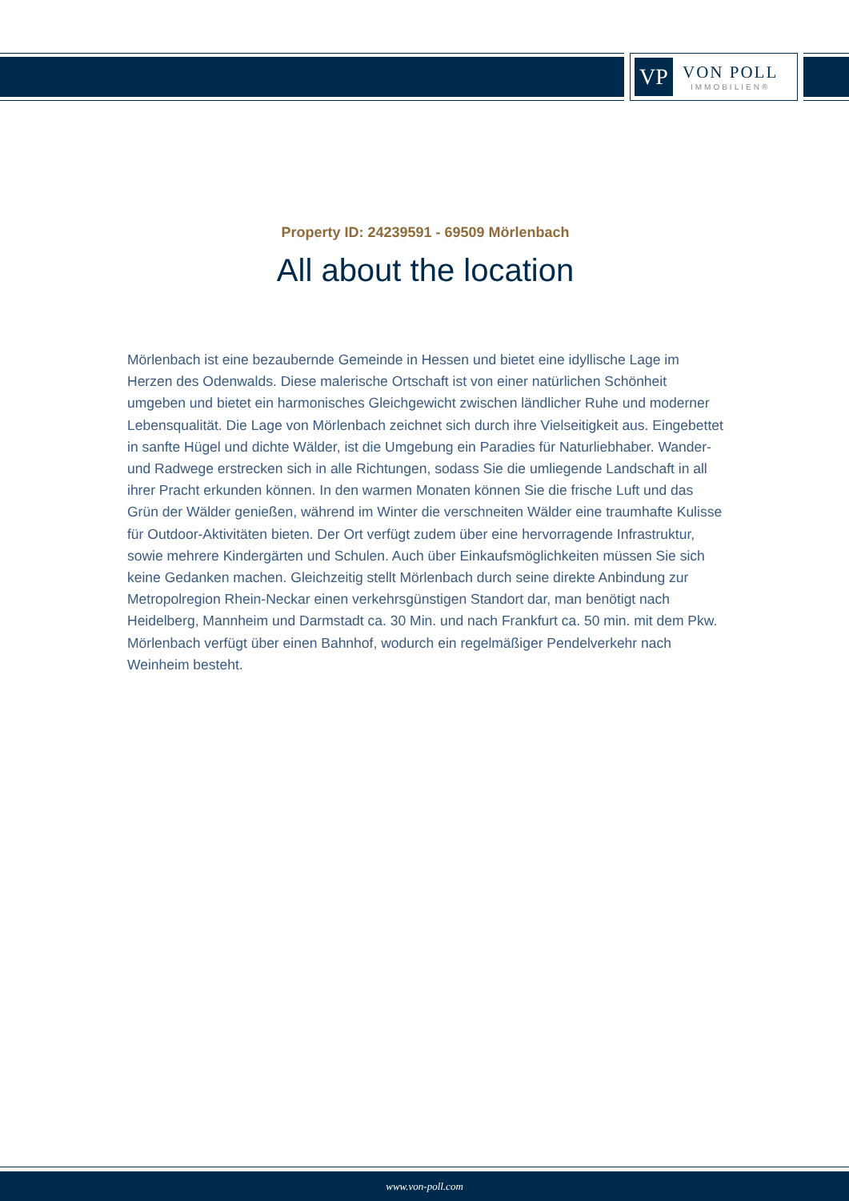VP
VON POLL
IMMOBILIEN®
Property ID: 24239591 - 69509 Mörlenbach
All about the location
Mörlenbach ist eine bezaubernde Gemeinde in Hessen und bietet eine idyllische Lage im Herzen des Odenwalds. Diese malerische Ortschaft ist von einer natürlichen Schönheit umgeben und bietet ein harmonisches Gleichgewicht zwischen ländlicher Ruhe und moderner Lebensqualität. Die Lage von Mörlenbach zeichnet sich durch ihre Vielseitigkeit aus. Eingebettet in sanfte Hügel und dichte Wälder, ist die Umgebung ein Paradies für Naturliebhaber. Wander- und Radwege erstrecken sich in alle Richtungen, sodass Sie die umliegende Landschaft in all ihrer Pracht erkunden können. In den warmen Monaten können Sie die frische Luft und das Grün der Wälder genießen, während im Winter die verschneiten Wälder eine traumhafte Kulisse für Outdoor-Aktivitäten bieten. Der Ort verfügt zudem über eine hervorragende Infrastruktur, sowie mehrere Kindergärten und Schulen. Auch über Einkaufsmöglichkeiten müssen Sie sich keine Gedanken machen. Gleichzeitig stellt Mörlenbach durch seine direkte Anbindung zur Metropolregion Rhein-Neckar einen verkehrsgünstigen Standort dar, man benötigt nach Heidelberg, Mannheim und Darmstadt ca. 30 Min. und nach Frankfurt ca. 50 min. mit dem Pkw. Mörlenbach verfügt über einen Bahnhof, wodurch ein regelmäßiger Pendelverkehr nach Weinheim besteht.
www.von-poll.com